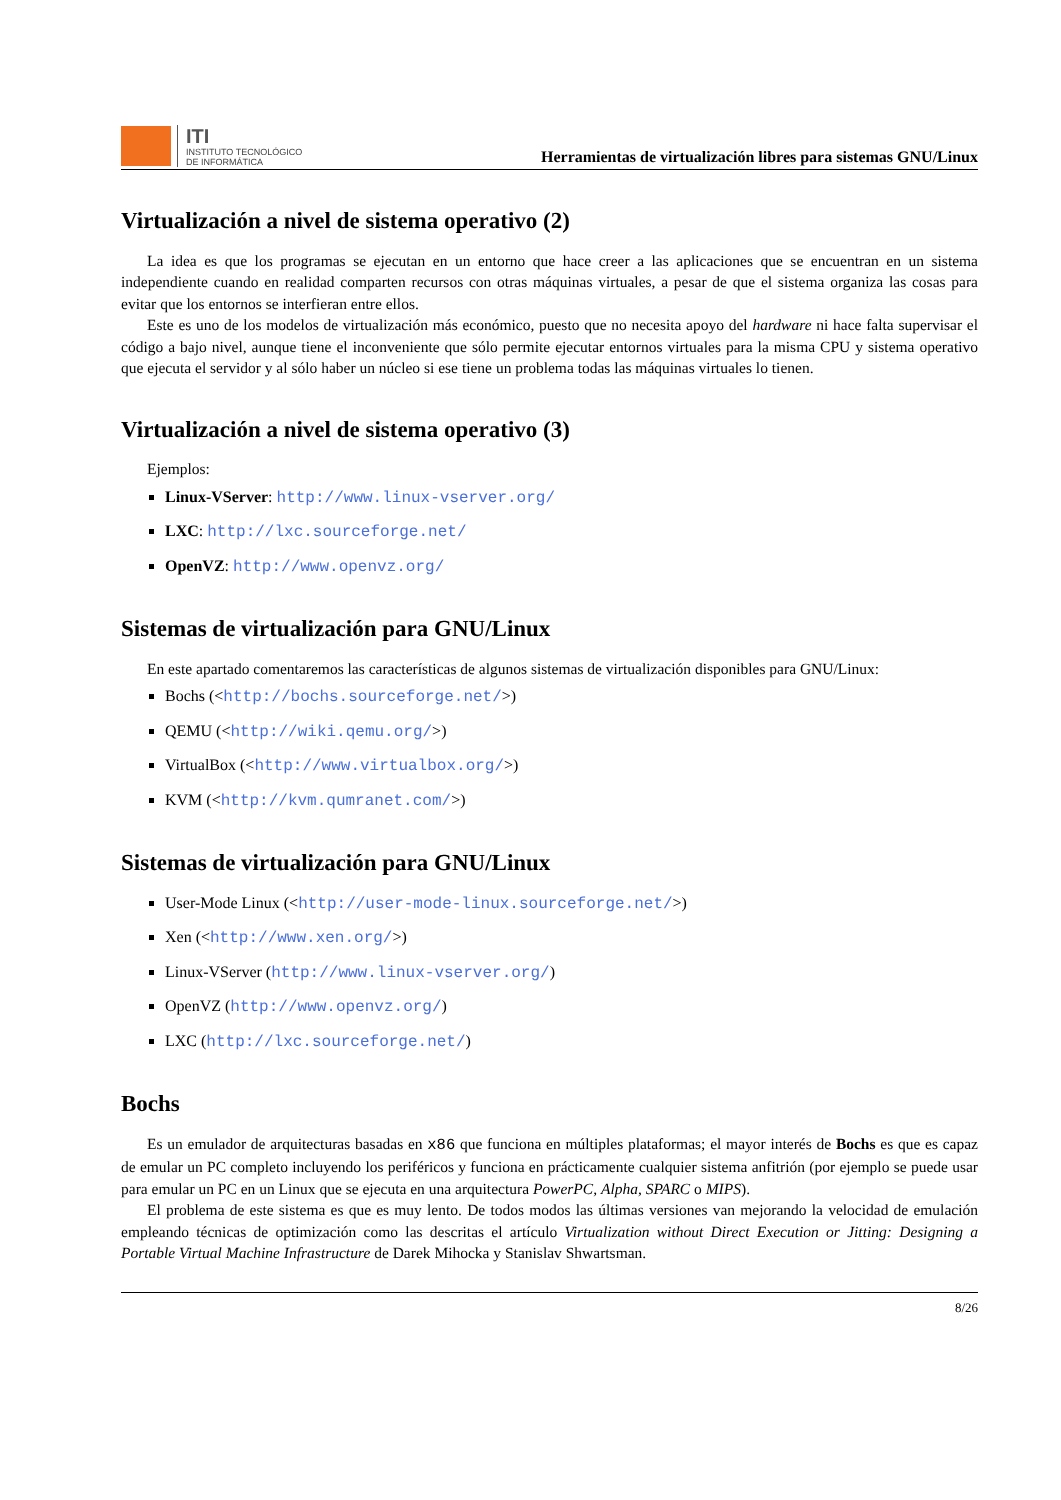ITI
INSTITUTO TECNOLÓGICO
DE INFORMÁTICA
Herramientas de virtualización libres para sistemas GNU/Linux
Virtualización a nivel de sistema operativo (2)
La idea es que los programas se ejecutan en un entorno que hace creer a las aplicaciones que se encuentran en un sistema independiente cuando en realidad comparten recursos con otras máquinas virtuales, a pesar de que el sistema organiza las cosas para evitar que los entornos se interfieran entre ellos.
Este es uno de los modelos de virtualización más económico, puesto que no necesita apoyo del hardware ni hace falta supervisar el código a bajo nivel, aunque tiene el inconveniente que sólo permite ejecutar entornos virtuales para la misma CPU y sistema operativo que ejecuta el servidor y al sólo haber un núcleo si ese tiene un problema todas las máquinas virtuales lo tienen.
Virtualización a nivel de sistema operativo (3)
Ejemplos:
Linux-VServer: http://www.linux-vserver.org/
LXC: http://lxc.sourceforge.net/
OpenVZ: http://www.openvz.org/
Sistemas de virtualización para GNU/Linux
En este apartado comentaremos las características de algunos sistemas de virtualización disponibles para GNU/Linux:
Bochs (<http://bochs.sourceforge.net/>)
QEMU (<http://wiki.qemu.org/>)
VirtualBox (<http://www.virtualbox.org/>)
KVM (<http://kvm.qumranet.com/>)
Sistemas de virtualización para GNU/Linux
User-Mode Linux (<http://user-mode-linux.sourceforge.net/>)
Xen (<http://www.xen.org/>)
Linux-VServer (http://www.linux-vserver.org/)
OpenVZ (http://www.openvz.org/)
LXC (http://lxc.sourceforge.net/)
Bochs
Es un emulador de arquitecturas basadas en x86 que funciona en múltiples plataformas; el mayor interés de Bochs es que es capaz de emular un PC completo incluyendo los periféricos y funciona en prácticamente cualquier sistema anfitrión (por ejemplo se puede usar para emular un PC en un Linux que se ejecuta en una arquitectura PowerPC, Alpha, SPARC o MIPS).
El problema de este sistema es que es muy lento. De todos modos las últimas versiones van mejorando la velocidad de emulación empleando técnicas de optimización como las descritas el artículo Virtualization without Direct Execution or Jitting: Designing a Portable Virtual Machine Infrastructure de Darek Mihocka y Stanislav Shwartsman.
8/26